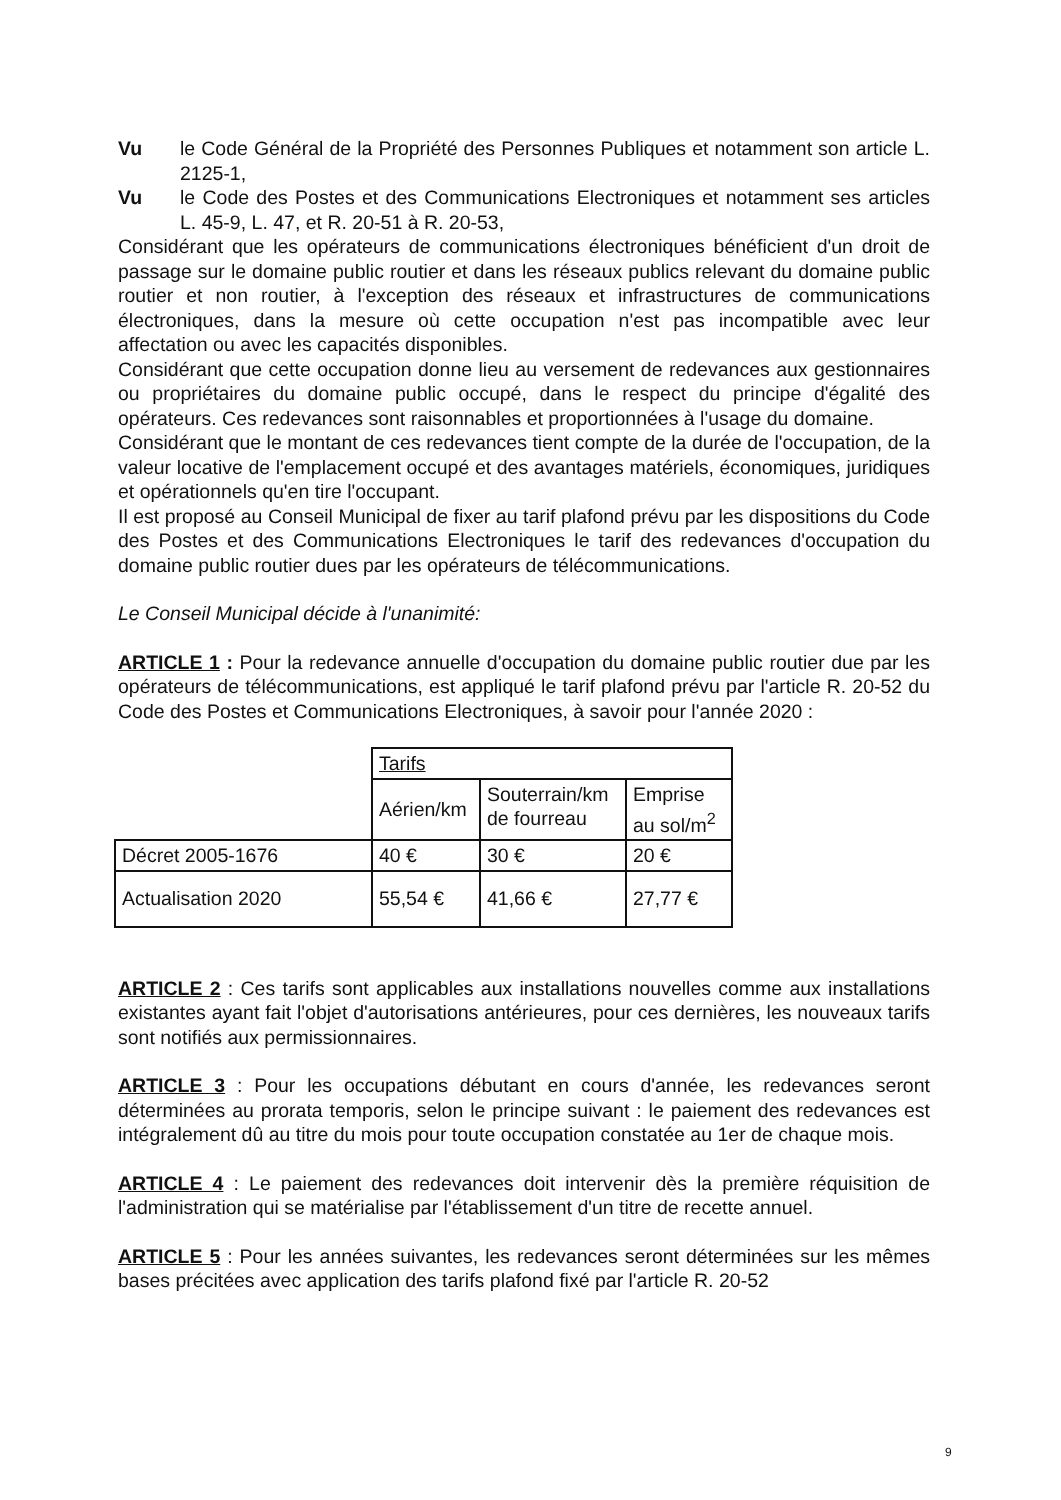Vu le Code Général de la Propriété des Personnes Publiques et notamment son article L. 2125-1,
Vu le Code des Postes et des Communications Electroniques et notamment ses articles L. 45-9, L. 47, et R. 20-51 à R. 20-53,
Considérant que les opérateurs de communications électroniques bénéficient d'un droit de passage sur le domaine public routier et dans les réseaux publics relevant du domaine public routier et non routier, à l'exception des réseaux et infrastructures de communications électroniques, dans la mesure où cette occupation n'est pas incompatible avec leur affectation ou avec les capacités disponibles.
Considérant que cette occupation donne lieu au versement de redevances aux gestionnaires ou propriétaires du domaine public occupé, dans le respect du principe d'égalité des opérateurs. Ces redevances sont raisonnables et proportionnées à l'usage du domaine.
Considérant que le montant de ces redevances tient compte de la durée de l'occupation, de la valeur locative de l'emplacement occupé et des avantages matériels, économiques, juridiques et opérationnels qu'en tire l'occupant.
Il est proposé au Conseil Municipal de fixer au tarif plafond prévu par les dispositions du Code des Postes et des Communications Electroniques le tarif des redevances d'occupation du domaine public routier dues par les opérateurs de télécommunications.
Le Conseil Municipal décide à l'unanimité:
ARTICLE 1 : Pour la redevance annuelle d'occupation du domaine public routier due par les opérateurs de télécommunications, est appliqué le tarif plafond prévu par l'article R. 20-52 du Code des Postes et Communications Electroniques, à savoir pour l'année 2020 :
| | Tarifs | | |
| | Aérien/km | Souterrain/km de fourreau | Emprise au sol/m<sup>2</sup> |
| Décret 2005-1676 | 40 € | 30 € | 20 € |
| Actualisation 2020 | 55,54 € | 41,66 € | 27,77 € |
ARTICLE 2 : Ces tarifs sont applicables aux installations nouvelles comme aux installations existantes ayant fait l'objet d'autorisations antérieures, pour ces dernières, les nouveaux tarifs sont notifiés aux permissionnaires.
ARTICLE 3 : Pour les occupations débutant en cours d'année, les redevances seront déterminées au prorata temporis, selon le principe suivant : le paiement des redevances est intégralement dû au titre du mois pour toute occupation constatée au 1er de chaque mois.
ARTICLE 4 : Le paiement des redevances doit intervenir dès la première réquisition de l'administration qui se matérialise par l'établissement d'un titre de recette annuel.
ARTICLE 5 : Pour les années suivantes, les redevances seront déterminées sur les mêmes bases précitées avec application des tarifs plafond fixé par l'article R. 20-52
9